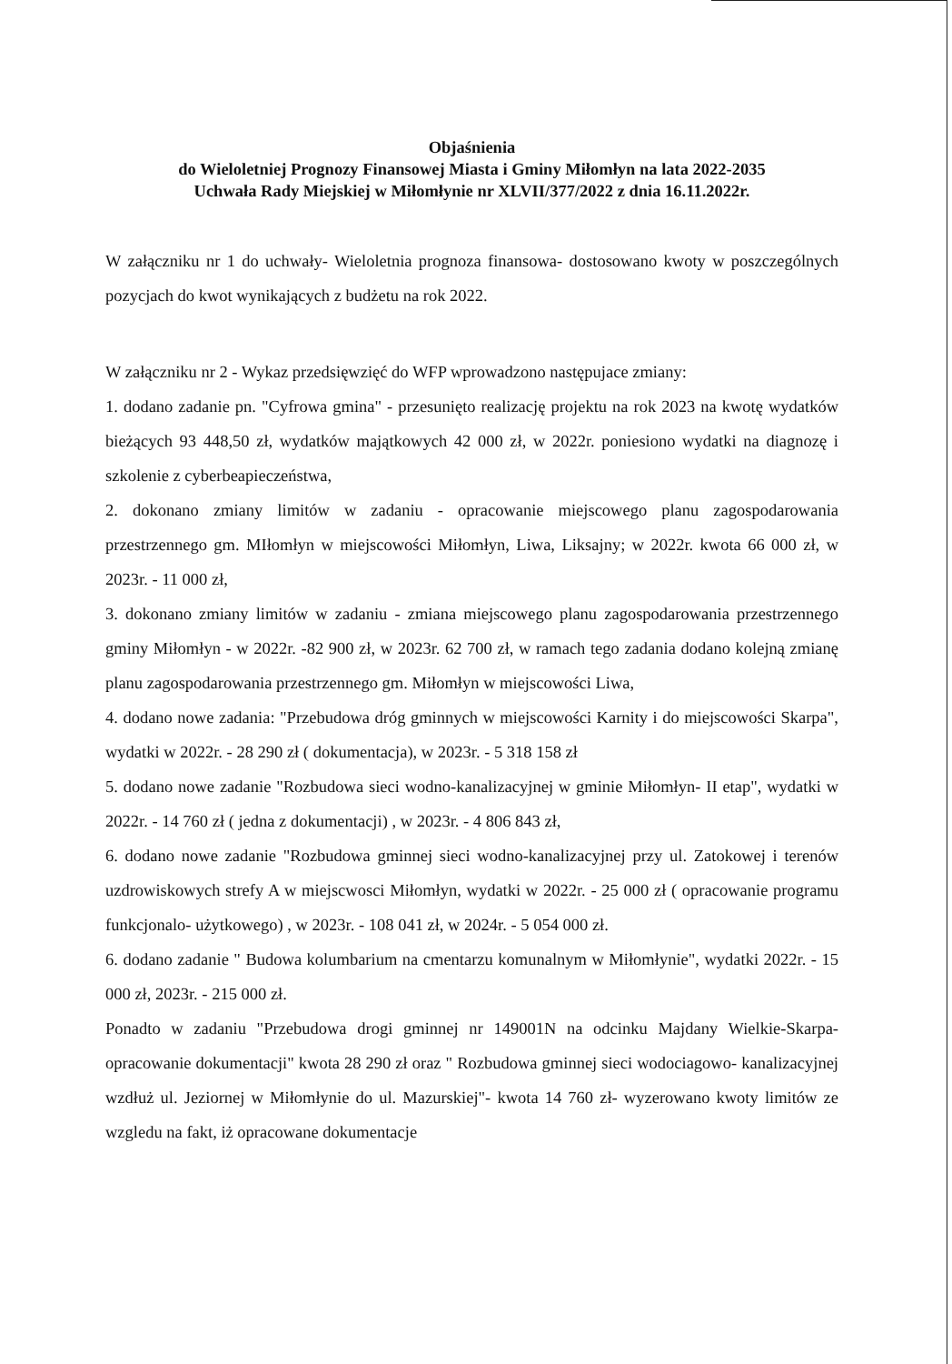Objaśnienia
do Wieloletniej Prognozy Finansowej Miasta i Gminy Miłomłyn na lata 2022-2035
Uchwała Rady Miejskiej w Miłomłynie nr XLVII/377/2022 z dnia 16.11.2022r.
W załączniku nr 1 do uchwały- Wieloletnia prognoza finansowa- dostosowano kwoty w poszczególnych pozycjach do kwot wynikających z budżetu na rok 2022.
W załączniku nr 2 - Wykaz przedsięwzięć do WFP wprowadzono następujace zmiany:
1. dodano zadanie pn. "Cyfrowa gmina" - przesunięto realizację projektu na rok 2023 na kwotę wydatków bieżących 93 448,50 zł, wydatków majątkowych 42 000 zł, w 2022r. poniesiono wydatki na diagnozę i szkolenie z cyberbeapieczeństwa,
2. dokonano zmiany limitów w zadaniu - opracowanie miejscowego planu zagospodarowania przestrzennego gm. MIłomłyn w miejscowości Miłomłyn, Liwa, Liksajny; w 2022r. kwota 66 000 zł, w 2023r. - 11 000 zł,
3. dokonano zmiany limitów w zadaniu - zmiana miejscowego planu zagospodarowania przestrzennego gminy Miłomłyn - w 2022r. -82 900 zł, w 2023r. 62 700 zł, w ramach tego zadania dodano kolejną zmianę planu zagospodarowania przestrzennego gm. Miłomłyn w miejscowości Liwa,
4. dodano nowe zadania: "Przebudowa dróg gminnych w miejscowości Karnity i do miejscowości Skarpa", wydatki w 2022r. - 28 290 zł ( dokumentacja), w 2023r. - 5 318 158 zł
5. dodano nowe zadanie "Rozbudowa sieci wodno-kanalizacyjnej w gminie Miłomłyn- II etap", wydatki w 2022r. - 14 760 zł ( jedna z dokumentacji) , w 2023r. - 4 806 843 zł,
6. dodano nowe zadanie "Rozbudowa gminnej sieci wodno-kanalizacyjnej przy ul. Zatokowej i terenów uzdrowiskowych strefy A w miejscwosci Miłomłyn, wydatki w 2022r. - 25 000 zł ( opracowanie programu funkcjonalo- użytkowego) , w 2023r. - 108 041 zł, w 2024r. - 5 054 000 zł.
6. dodano zadanie " Budowa kolumbarium na cmentarzu komunalnym w Miłomłynie", wydatki 2022r. - 15 000 zł, 2023r. - 215 000 zł.
Ponadto w zadaniu "Przebudowa drogi gminnej nr 149001N na odcinku Majdany Wielkie-Skarpa- opracowanie dokumentacji" kwota 28 290 zł oraz " Rozbudowa gminnej sieci wodociagowo- kanalizacyjnej wzdłuż ul. Jeziornej w Miłomłynie do ul. Mazurskiej"- kwota 14 760 zł- wyzerowano kwoty limitów ze wzgledu na fakt, iż opracowane dokumentacje